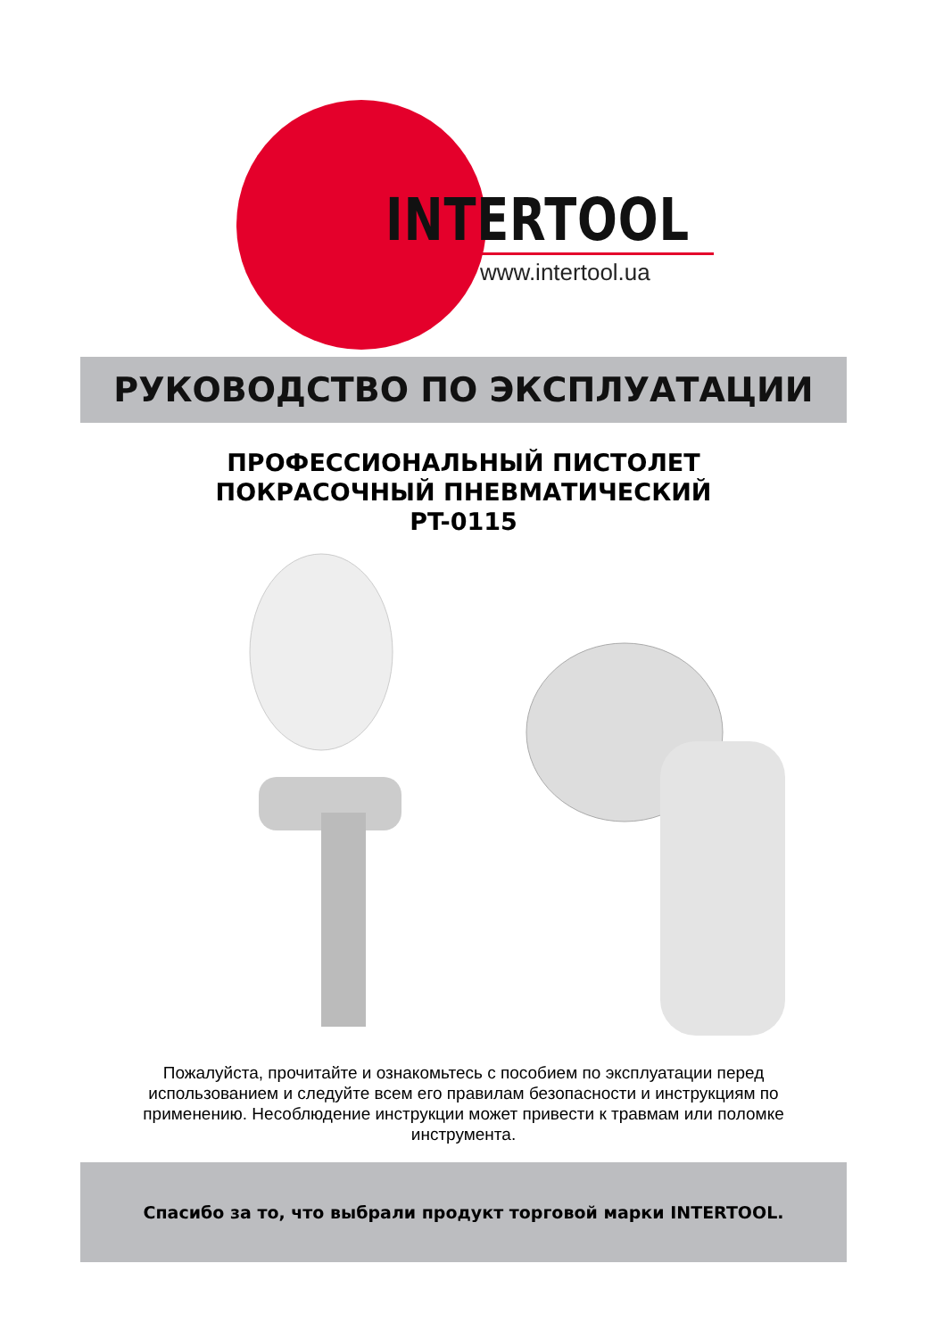INTERTOOL
www.intertool.ua
РУКОВОДСТВО ПО ЭКСПЛУАТАЦИИ
ПРОФЕССИОНАЛЬНЫЙ ПИСТОЛЕТ
ПОКРАСОЧНЫЙ ПНЕВМАТИЧЕСКИЙ
PT-0115
Пожалуйста, прочитайте и ознакомьтесь с пособием по эксплуатации перед использованием и следуйте всем его правилам безопасности и инструкциям по применению. Несоблюдение инструкции может привести к травмам или поломке инструмента.
Спасибо за то, что выбрали продукт торговой марки INTERTOOL.